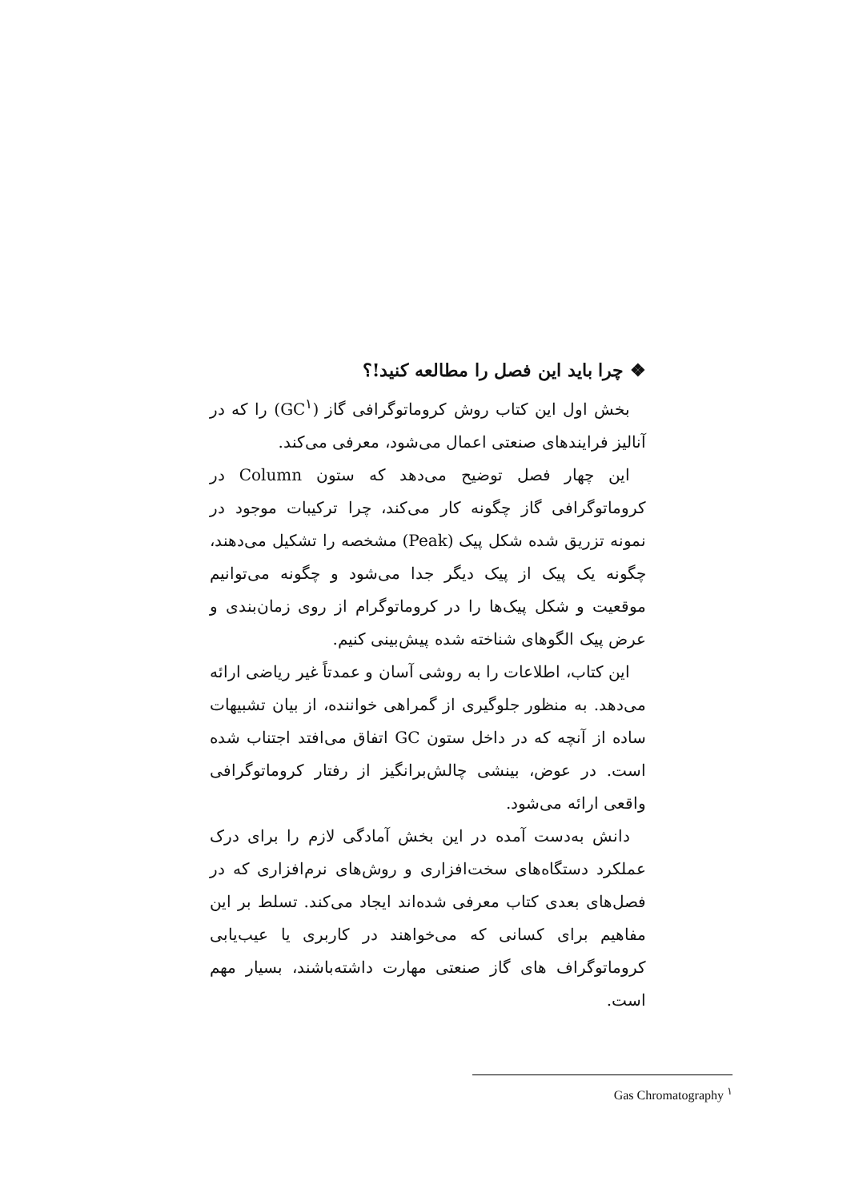❖ چرا باید این فصل را مطالعه کنید!؟
بخش اول این کتاب روش کروماتوگرافی گاز (GC<sup>۱</sup>) را که در آنالیز فرایندهای صنعتی اعمال می‌شود، معرفی می‌کند.
این چهار فصل توضیح می‌دهد که ستون Column در کروماتوگرافی گاز چگونه کار می‌کند، چرا ترکیبات موجود در نمونه تزریق شده شکل پیک (Peak) مشخصه را تشکیل می‌دهند، چگونه یک پیک از پیک دیگر جدا می‌شود و چگونه می‌توانیم موقعیت و شکل پیک‌ها را در کروماتوگرام از روی زمان‌بندی و عرض پیک الگوهای شناخته شده پیش‌بینی کنیم.
این کتاب، اطلاعات را به روشی آسان و عمدتاً غیر ریاضی ارائه می‌دهد. به منظور جلوگیری از گمراهی خواننده، از بیان تشبیهات ساده از آنچه که در داخل ستون GC اتفاق می‌افتد اجتناب شده است. در عوض، بینشی چالش‌برانگیز از رفتار کروماتوگرافی واقعی ارائه می‌شود.
دانش به‌دست آمده در این بخش آمادگی لازم را برای درک عملکرد دستگاه‌های سخت‌افزاری و روش‌های نرم‌افزاری که در فصل‌های بعدی کتاب معرفی شده‌اند ایجاد می‌کند. تسلط بر این مفاهیم برای کسانی که می‌خواهند در کاربری یا عیب‌یابی کروماتوگراف های گاز صنعتی مهارت داشته‌باشند، بسیار مهم است.
Gas Chromatography <sup>۱</sup>